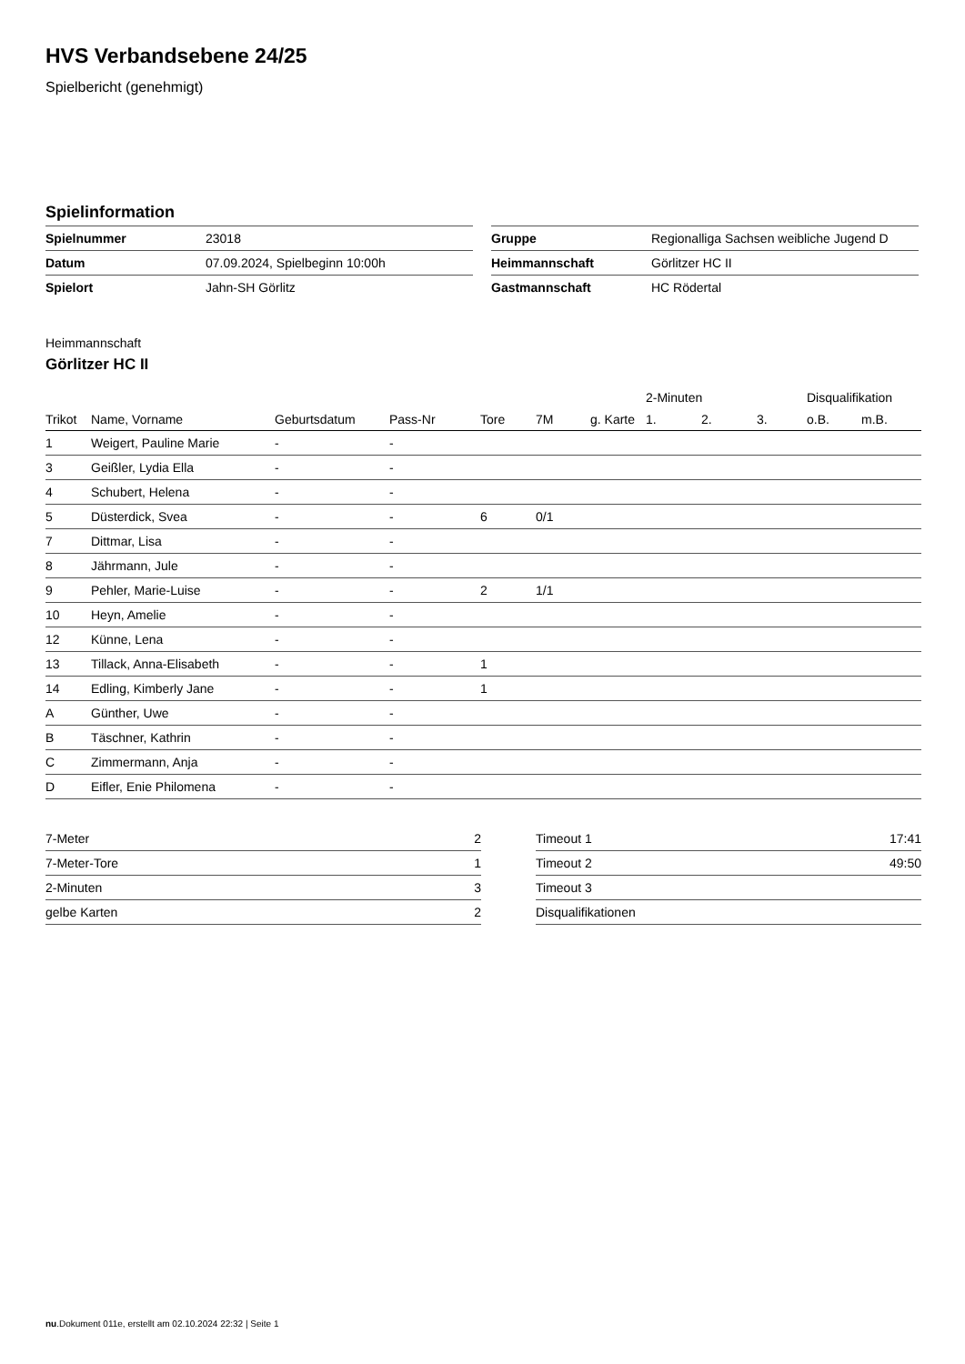HVS Verbandsebene 24/25
Spielbericht (genehmigt)
Spielinformation
| Spielnummer | 23018 |
| Datum | 07.09.2024, Spielbeginn 10:00h |
| Spielort | Jahn-SH Görlitz |
| Gruppe | Regionalliga Sachsen weibliche Jugend D |
| Heimmannschaft | Görlitzer HC II |
| Gastmannschaft | HC Rödertal |
Heimmannschaft
Görlitzer HC II
| | | | | | | | 2-Minuten | | | Disqualifikation | |
| --- | --- | --- | --- | --- | --- | --- | --- | --- | --- | --- | --- |
| Trikot | Name, Vorname | Geburtsdatum | Pass-Nr | Tore | 7M | g. Karte | 1. | 2. | 3. | o.B. | m.B. |
| 1 | Weigert, Pauline Marie | - | - | | | | | | | | |
| 3 | Geißler, Lydia Ella | - | - | | | | | | | | |
| 4 | Schubert, Helena | - | - | | | | | | | | |
| 5 | Düsterdick, Svea | - | - | 6 | 0/1 | | | | | | |
| 7 | Dittmar, Lisa | - | - | | | | | | | | |
| 8 | Jährmann, Jule | - | - | | | | | | | | |
| 9 | Pehler, Marie-Luise | - | - | 2 | 1/1 | | | | | | |
| 10 | Heyn, Amelie | - | - | | | | | | | | |
| 12 | Künne, Lena | - | - | | | | | | | | |
| 13 | Tillack, Anna-Elisabeth | - | - | 1 | | | | | | | |
| 14 | Edling, Kimberly Jane | - | - | 1 | | | | | | | |
| A | Günther, Uwe | - | - | | | | | | | | |
| B | Täschner, Kathrin | - | - | | | | | | | | |
| C | Zimmermann, Anja | - | - | | | | | | | | |
| D | Eifler, Enie Philomena | - | - | | | | | | | | |
| 7-Meter | 2 |
| 7-Meter-Tore | 1 |
| 2-Minuten | 3 |
| gelbe Karten | 2 |
| Timeout 1 | 17:41 |
| Timeout 2 | 49:50 |
| Timeout 3 | |
| Disqualifikationen | |
nu.Dokument 011e, erstellt am 02.10.2024 22:32 | Seite 1